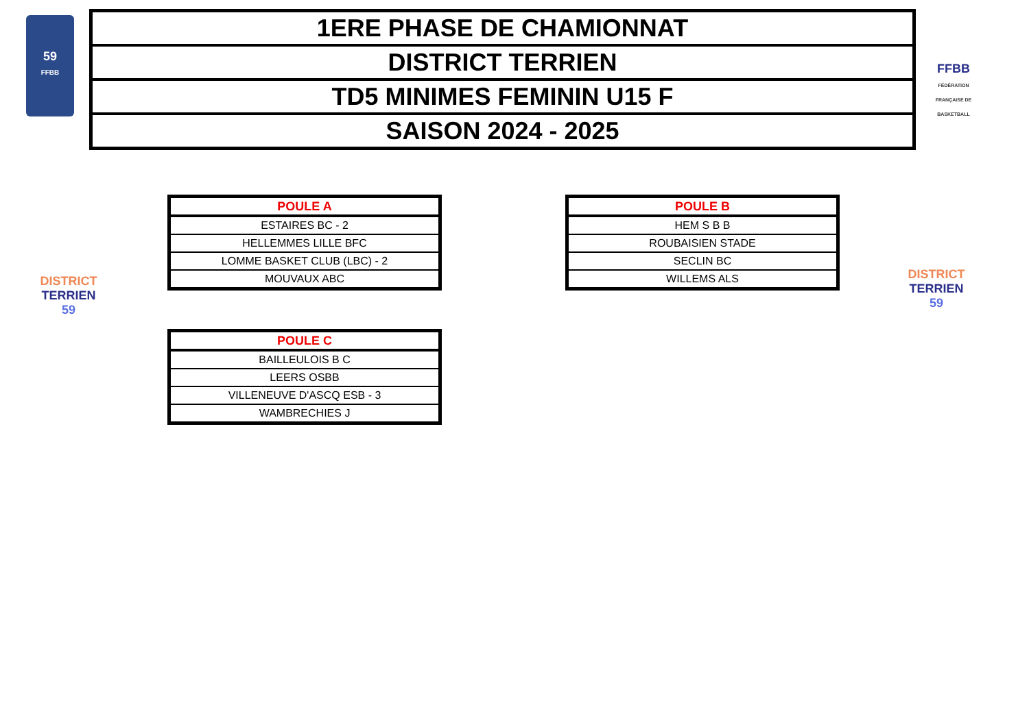59
FFBB
| 1ERE PHASE DE CHAMIONNAT |
| DISTRICT TERRIEN |
| TD5 MINIMES FEMININ U15 F |
| SAISON 2024 - 2025 |
FFBB
FÉDÉRATION FRANÇAISE DE BASKETBALL
DISTRICT TERRIEN
59
| POULE A |
| --- |
| ESTAIRES BC - 2 |
| HELLEMMES LILLE BFC |
| LOMME BASKET CLUB (LBC) - 2 |
| MOUVAUX ABC |
| POULE B |
| --- |
| HEM S B B |
| ROUBAISIEN STADE |
| SECLIN BC |
| WILLEMS ALS |
DISTRICT TERRIEN
59
| POULE C |
| --- |
| BAILLEULOIS B C |
| LEERS OSBB |
| VILLENEUVE D'ASCQ ESB - 3 |
| WAMBRECHIES J |